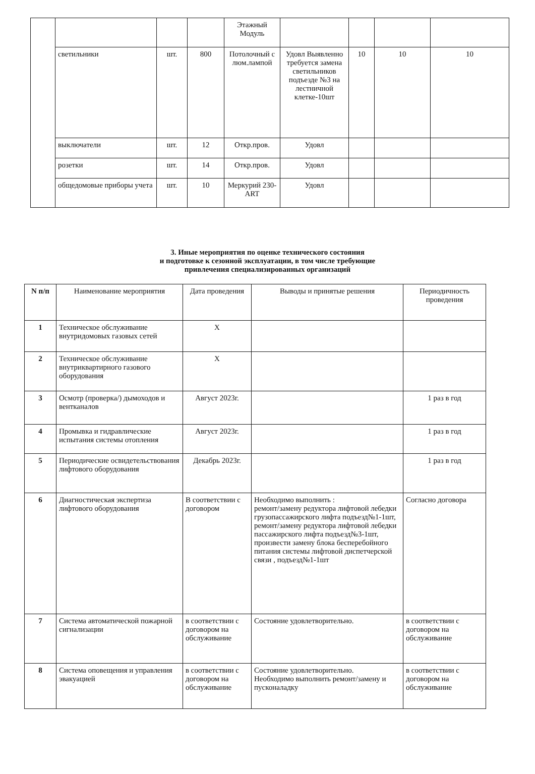| | | | | Этажный Модуль | | | | |
| | светильники | шт. | 800 | Потолочный с люм.лампой | Удовл Выявленно требуется замена светильников подъезде №3 на лестничной клетке-10шт | 10 | 10 | 10 |
| | выключатели | шт. | 12 | Откр.пров. | Удовл | | | |
| | розетки | шт. | 14 | Откр.пров. | Удовл | | | |
| | общедомовые приборы учета | шт. | 10 | Меркурий 230-ART | Удовл | | | |
3. Иные мероприятия по оценке технического состояния
и подготовке к сезонной эксплуатации, в том числе требующие
привлечения специализированных организаций
| N п/п | Наименование мероприятия | Дата проведения | Выводы и принятые решения | Периодичность проведения |
| --- | --- | --- | --- | --- |
| 1 | Техническое обслуживание внутридомовых газовых сетей | Х | | |
| 2 | Техническое обслуживание внутриквартирного газового оборудования | Х | | |
| 3 | Осмотр (проверка/) дымоходов и вентканалов | Август 2023г. | | 1 раз в год |
| 4 | Промывка и гидравлические испытания системы отопления | Август 2023г. | | 1 раз в год |
| 5 | Периодические освидетельствования лифтового оборудования | Декабрь 2023г. | | 1 раз в год |
| 6 | Диагностическая экспертиза лифтового оборудования | В соответствии с договором | Необходимо выполнить : ремонт/замену редуктора лифтовой лебедки грузопассажирского лифта подъезд№1-1шт, ремонт/замену редуктора лифтовой лебедки пассажирского лифта подъезд№3-1шт, произвести замену блока бесперебойного питания системы лифтовой диспетчерской связи , подъезд№1-1шт | Согласно договора |
| 7 | Система автоматической пожарной сигнализации | в соответствии с договором на обслуживание | Состояние удовлетворительно. | в соответствии с договором на обслуживание |
| 8 | Система оповещения и управления эвакуацией | в соответствии с договором на обслуживание | Состояние удовлетворительно. Необходимо выполнить ремонт/замену и пусконаладку | в соответствии с договором на обслуживание |